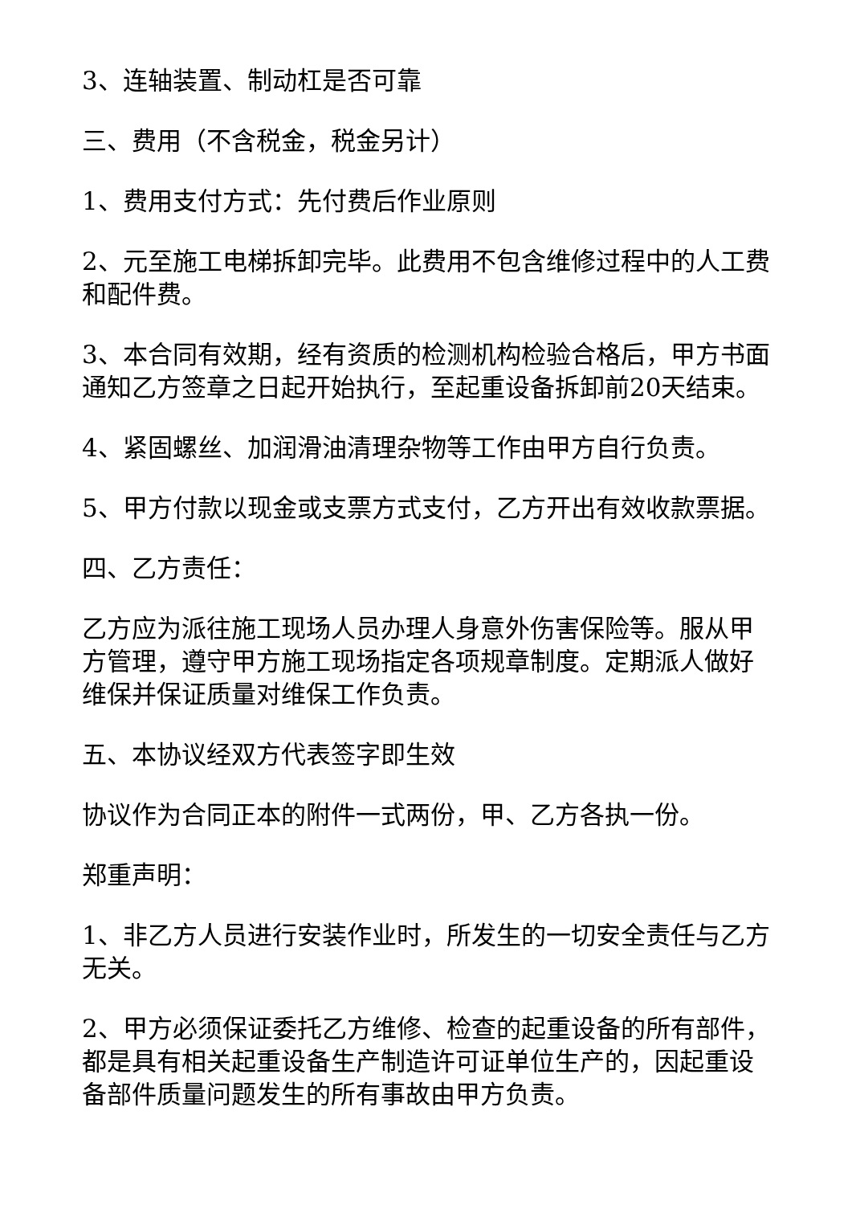3、连轴装置、制动杠是否可靠
三、费用（不含税金，税金另计）
1、费用支付方式：先付费后作业原则
2、元至施工电梯拆卸完毕。此费用不包含维修过程中的人工费和配件费。
3、本合同有效期，经有资质的检测机构检验合格后，甲方书面通知乙方签章之日起开始执行，至起重设备拆卸前20天结束。
4、紧固螺丝、加润滑油清理杂物等工作由甲方自行负责。
5、甲方付款以现金或支票方式支付，乙方开出有效收款票据。
四、乙方责任：
乙方应为派往施工现场人员办理人身意外伤害保险等。服从甲方管理，遵守甲方施工现场指定各项规章制度。定期派人做好维保并保证质量对维保工作负责。
五、本协议经双方代表签字即生效
协议作为合同正本的附件一式两份，甲、乙方各执一份。
郑重声明：
1、非乙方人员进行安装作业时，所发生的一切安全责任与乙方无关。
2、甲方必须保证委托乙方维修、检查的起重设备的所有部件，都是具有相关起重设备生产制造许可证单位生产的，因起重设备部件质量问题发生的所有事故由甲方负责。